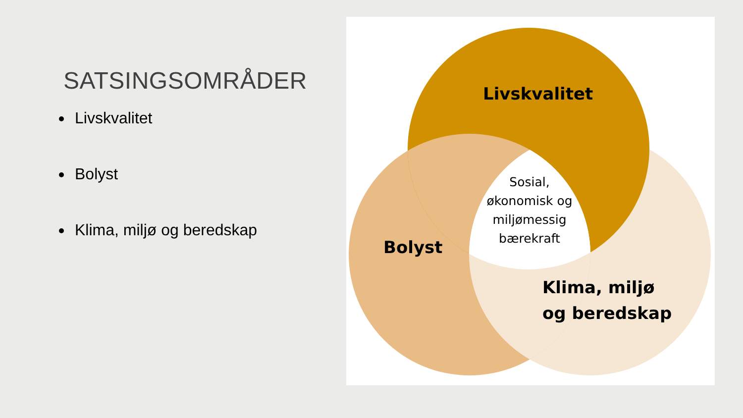SATSINGSOMRÅDER
Livskvalitet
Bolyst
Klima, miljø og beredskap
Livskvalitet
Bolyst
Klima, miljø
og beredskap
Sosial, økonomisk og miljømessig bærekraft